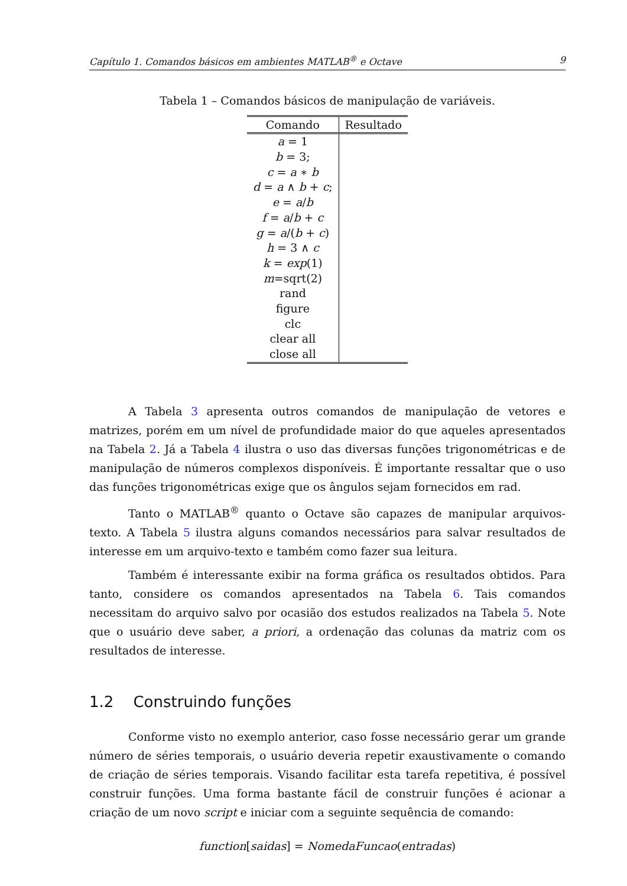Capítulo 1. Comandos básicos em ambientes MATLAB<sup>®</sup> e Octave 9
Tabela 1 – Comandos básicos de manipulação de variáveis.
| Comando | Resultado |
| --- | --- |
| a = 1 | |
| b = 3; | |
| c = a ∗ b | |
| d = a ∧ b + c ; | |
| e = a / b | |
| f = a / b + c | |
| g = a /( b + c ) | |
| h = 3 ∧ c | |
| k = exp (1) | |
| m =sqrt(2) | |
| rand | |
| figure | |
| clc | |
| clear all | |
| close all | |
A Tabela 3 apresenta outros comandos de manipulação de vetores e matrizes, porém em um nível de profundidade maior do que aqueles apresentados na Tabela 2. Já a Tabela 4 ilustra o uso das diversas funções trigonométricas e de manipulação de números complexos disponíveis. É importante ressaltar que o uso das funções trigonométricas exige que os ângulos sejam fornecidos em rad.
Tanto o MATLAB<sup>®</sup> quanto o Octave são capazes de manipular arquivos-texto. A Tabela 5 ilustra alguns comandos necessários para salvar resultados de interesse em um arquivo-texto e também como fazer sua leitura.
Também é interessante exibir na forma gráfica os resultados obtidos. Para tanto, considere os comandos apresentados na Tabela 6. Tais comandos necessitam do arquivo salvo por ocasião dos estudos realizados na Tabela 5. Note que o usuário deve saber, a priori, a ordenação das colunas da matriz com os resultados de interesse.
1.2 Construindo funções
Conforme visto no exemplo anterior, caso fosse necessário gerar um grande número de séries temporais, o usuário deveria repetir exaustivamente o comando de criação de séries temporais. Visando facilitar esta tarefa repetitiva, é possível construir funções. Uma forma bastante fácil de construir funções é acionar a criação de um novo script e iniciar com a seguinte sequência de comando:
function[saidas] = NomedaFuncao(entradas)